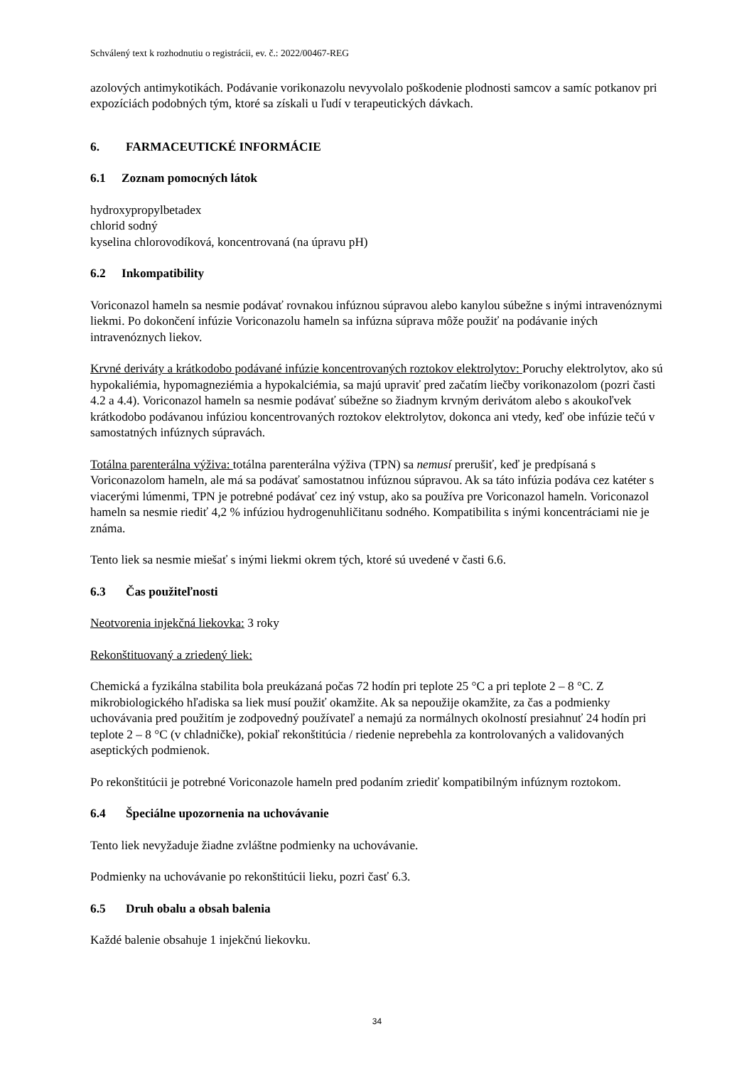Schválený text k rozhodnutiu o registrácii, ev. č.: 2022/00467-REG
azolových antimykotikách. Podávanie vorikonazolu nevyvolalo poškodenie plodnosti samcov a samíc potkanov pri expozíciách podobných tým, ktoré sa získali u ľudí v terapeutických dávkach.
6. FARMACEUTICKÉ INFORMÁCIE
6.1 Zoznam pomocných látok
hydroxypropylbetadex
chlorid sodný
kyselina chlorovodíková, koncentrovaná (na úpravu pH)
6.2 Inkompatibility
Voriconazol hameln sa nesmie podávať rovnakou infúznou súpravou alebo kanylou súbežne s inými intravenóznymi liekmi. Po dokončení infúzie Voriconazolu hameln sa infúzna súprava môže použiť na podávanie iných intravenóznych liekov.
Krvné deriváty a krátkodobo podávané infúzie koncentrovaných roztokov elektrolytov: Poruchy elektrolytov, ako sú hypokaliémia, hypomagneziémia a hypokalciémia, sa majú upraviť pred začatím liečby vorikonazolom (pozri časti 4.2 a 4.4). Voriconazol hameln sa nesmie podávať súbežne so žiadnym krvným derivátom alebo s akoukoľvek krátkodobo podávanou infúziou koncentrovaných roztokov elektrolytov, dokonca ani vtedy, keď obe infúzie tečú v samostatných infúznych súpravách.
Totálna parenterálna výživa: totálna parenterálna výživa (TPN) sa nemusí prerušiť, keď je predpísaná s Voriconazolom hameln, ale má sa podávať samostatnou infúznou súpravou. Ak sa táto infúzia podáva cez katéter s viacerými lúmenmi, TPN je potrebné podávať cez iný vstup, ako sa používa pre Voriconazol hameln. Voriconazol hameln sa nesmie riediť 4,2 % infúziou hydrogenuhličitanu sodného. Kompatibilita s inými koncentráciami nie je známa.
Tento liek sa nesmie miešať s inými liekmi okrem tých, ktoré sú uvedené v časti 6.6.
6.3 Čas použiteľnosti
Neotvorenia injekčná liekovka: 3 roky
Rekonštituovaný a zriedený liek:
Chemická a fyzikálna stabilita bola preukázaná počas 72 hodín pri teplote 25 °C a pri teplote 2 – 8 °C. Z mikrobiologického hľadiska sa liek musí použiť okamžite. Ak sa nepoužije okamžite, za čas a podmienky uchovávania pred použitím je zodpovedný používateľ a nemajú za normálnych okolností presiahnuť 24 hodín pri teplote 2 – 8 °C (v chladničke), pokiaľ rekonštitúcia / riedenie neprebehla za kontrolovaných a validovaných aseptických podmienok.
Po rekonštitúcii je potrebné Voriconazole hameln pred podaním zriediť kompatibilným infúznym roztokom.
6.4 Špeciálne upozornenia na uchovávanie
Tento liek nevyžaduje žiadne zvláštne podmienky na uchovávanie.
Podmienky na uchovávanie po rekonštitúcii lieku, pozri časť 6.3.
6.5 Druh obalu a obsah balenia
Každé balenie obsahuje 1 injekčnú liekovku.
34